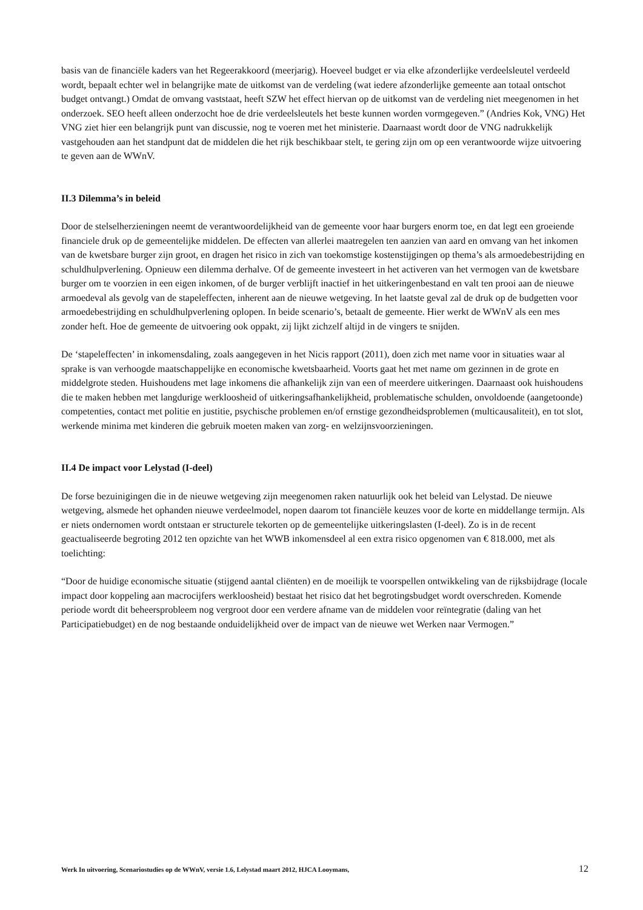basis van de financiële kaders van het Regeerakkoord (meerjarig). Hoeveel budget er via elke afzonderlijke verdeelsleutel verdeeld wordt, bepaalt echter wel in belangrijke mate de uitkomst van de verdeling (wat iedere afzonderlijke gemeente aan totaal ontschot budget ontvangt.) Omdat de omvang vaststaat, heeft SZW het effect hiervan op de uitkomst van de verdeling niet meegenomen in het onderzoek. SEO heeft alleen onderzocht hoe de drie verdeelsleutels het beste kunnen worden vormgegeven.” (Andries Kok, VNG) Het VNG ziet hier een belangrijk punt van discussie, nog te voeren met het ministerie. Daarnaast wordt door de VNG nadrukkelijk vastgehouden aan het standpunt dat de middelen die het rijk beschikbaar stelt, te gering zijn om op een verantwoorde wijze uitvoering te geven aan de WWnV.
II.3 Dilemma’s in beleid
Door de stelselherzieningen neemt de verantwoordelijkheid van de gemeente voor haar burgers enorm toe, en dat legt een groeiende financiele druk op de gemeentelijke middelen. De effecten van allerlei maatregelen ten aanzien van aard en omvang van het inkomen van de kwetsbare burger zijn groot, en dragen het risico in zich van toekomstige kostenstijgingen op thema’s als armoedebestrijding en schuldhulpverlening. Opnieuw een dilemma derhalve. Of de gemeente investeert in het activeren van het vermogen van de kwetsbare burger om te voorzien in een eigen inkomen, of de burger verblijft inactief in het uitkeringenbestand en valt ten prooi aan de nieuwe armoedeval als gevolg van de stapeleffecten, inherent aan de nieuwe wetgeving. In het laatste geval zal de druk op de budgetten voor armoedebestrijding en schuldhulpverlening oplopen. In beide scenario’s, betaalt de gemeente. Hier werkt de WWnV als een mes zonder heft. Hoe de gemeente de uitvoering ook oppakt, zij lijkt zichzelf altijd in de vingers te snijden.
De ‘stapeleffecten’ in inkomensdaling, zoals aangegeven in het Nicis rapport (2011), doen zich met name voor in situaties waar al sprake is van verhoogde maatschappelijke en economische kwetsbaarheid. Voorts gaat het met name om gezinnen in de grote en middelgrote steden. Huishoudens met lage inkomens die afhankelijk zijn van een of meerdere uitkeringen. Daarnaast ook huishoudens die te maken hebben met langdurige werkloosheid of uitkeringsafhankelijkheid, problematische schulden, onvoldoende (aangetoonde) competenties, contact met politie en justitie, psychische problemen en/of ernstige gezondheidsproblemen (multicausaliteit), en tot slot, werkende minima met kinderen die gebruik moeten maken van zorg- en welzijnsvoorzieningen.
II.4 De impact voor Lelystad (I-deel)
De forse bezuinigingen die in de nieuwe wetgeving zijn meegenomen raken natuurlijk ook het beleid van Lelystad. De nieuwe wetgeving, alsmede het ophanden nieuwe verdeelmodel, nopen daarom tot financiële keuzes voor de korte en middellange termijn. Als er niets ondernomen wordt ontstaan er structurele tekorten op de gemeentelijke uitkeringslasten (I-deel). Zo is in de recent geactualiseerde begroting 2012 ten opzichte van het WWB inkomensdeel al een extra risico opgenomen van € 818.000, met als toelichting:
“Door de huidige economische situatie (stijgend aantal cliënten) en de moeilijk te voorspellen ontwikkeling van de rijksbijdrage (locale impact door koppeling aan macrocijfers werkloosheid) bestaat het risico dat het begrotingsbudget wordt overschreden. Komende periode wordt dit beheersprobleem nog vergroot door een verdere afname van de middelen voor reïntegratie (daling van het Participatiebudget) en de nog bestaande onduidelijkheid over de impact van de nieuwe wet Werken naar Vermogen.”
Werk In uitvoering, Scenariostudies op de WWnV, versie 1.6, Lelystad maart 2012, HJCA Looymans, 12